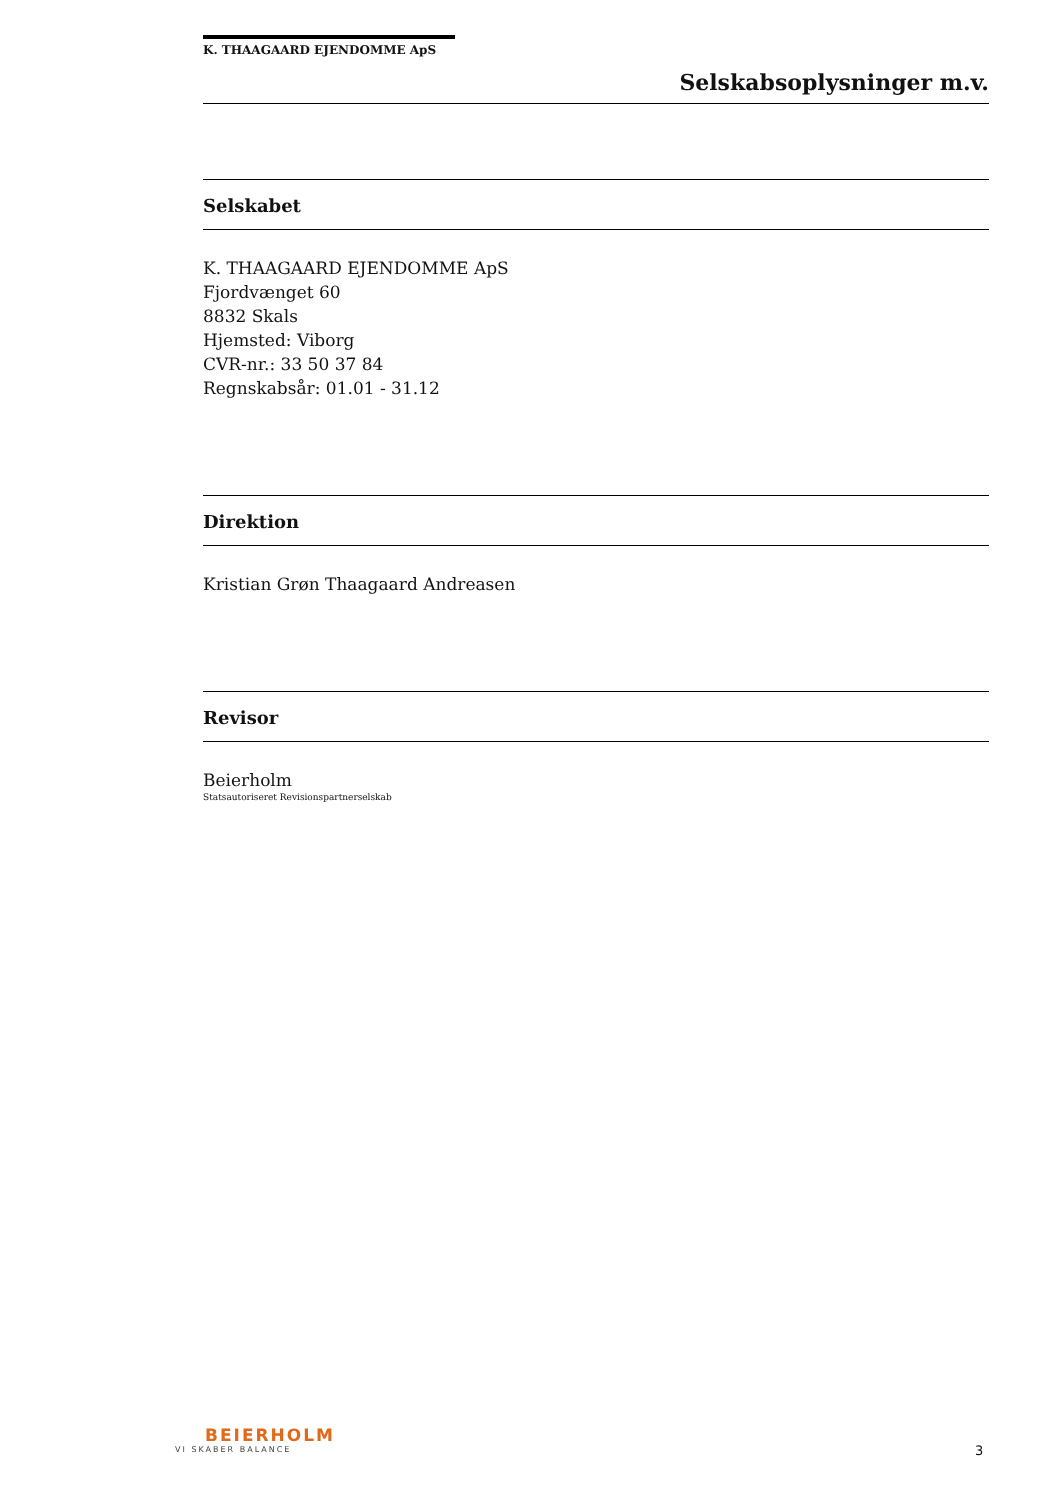K. THAAGAARD EJENDOMME ApS
Selskabsoplysninger m.v.
Selskabet
K. THAAGAARD EJENDOMME ApS
Fjordvænget 60
8832 Skals
Hjemsted: Viborg
CVR-nr.: 33 50 37 84
Regnskabsår: 01.01 - 31.12
Direktion
Kristian Grøn Thaagaard Andreasen
Revisor
Beierholm
Statsautoriseret Revisionspartnerselskab
BEIERHOLM
VI SKABER BALANCE
3